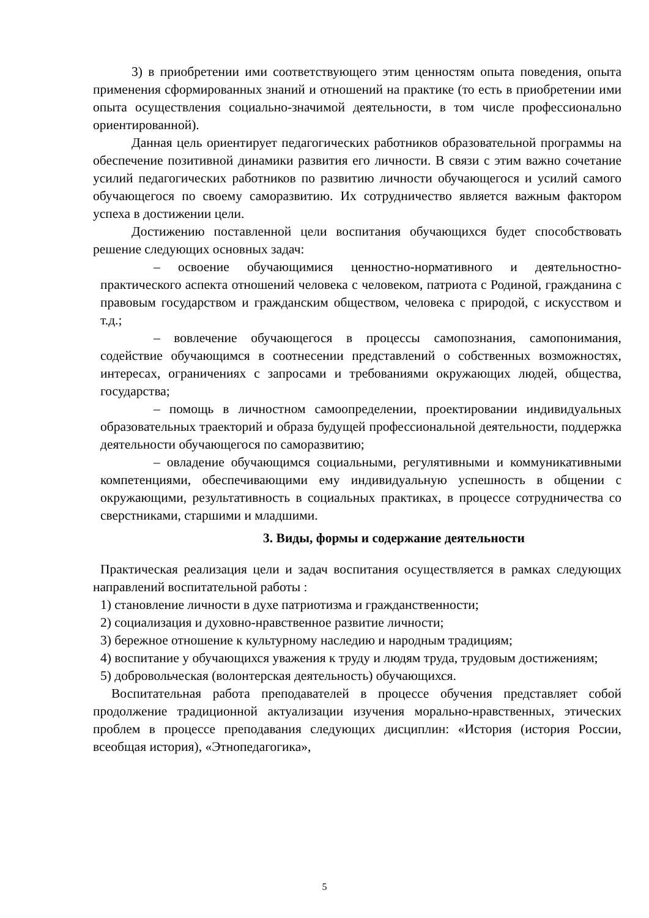3) в приобретении ими соответствующего этим ценностям опыта поведения, опыта применения сформированных знаний и отношений на практике (то есть в приобретении ими опыта осуществления социально-значимой деятельности, в том числе профессионально ориентированной).
Данная цель ориентирует педагогических работников образовательной программы на обеспечение позитивной динамики развития его личности. В связи с этим важно сочетание усилий педагогических работников по развитию личности обучающегося и усилий самого обучающегося по своему саморазвитию. Их сотрудничество является важным фактором успеха в достижении цели.
Достижению поставленной цели воспитания обучающихся будет способствовать решение следующих основных задач:
– освоение обучающимися ценностно-нормативного и деятельностно-практического аспекта отношений человека с человеком, патриота с Родиной, гражданина с правовым государством и гражданским обществом, человека с природой, с искусством и т.д.;
– вовлечение обучающегося в процессы самопознания, самопонимания, содействие обучающимся в соотнесении представлений о собственных возможностях, интересах, ограничениях с запросами и требованиями окружающих людей, общества, государства;
– помощь в личностном самоопределении, проектировании индивидуальных образовательных траекторий и образа будущей профессиональной деятельности, поддержка деятельности обучающегося по саморазвитию;
– овладение обучающимся социальными, регулятивными и коммуникативными компетенциями, обеспечивающими ему индивидуальную успешность в общении с окружающими, результативность в социальных практиках, в процессе сотрудничества со сверстниками, старшими и младшими.
3. Виды, формы и содержание деятельности
Практическая реализация цели и задач воспитания осуществляется в рамках следующих направлений воспитательной работы :
1) становление личности в духе патриотизма и гражданственности;
2) социализация и духовно-нравственное развитие личности;
3) бережное отношение к культурному наследию и народным традициям;
4) воспитание у обучающихся уважения к труду и людям труда, трудовым достижениям;
5) добровольческая (волонтерская деятельность) обучающихся.
Воспитательная работа преподавателей в процессе обучения представляет собой продолжение традиционной актуализации изучения морально-нравственных, этических проблем в процессе преподавания следующих дисциплин: «История (история России, всеобщая история), «Этнопедагогика»,
5